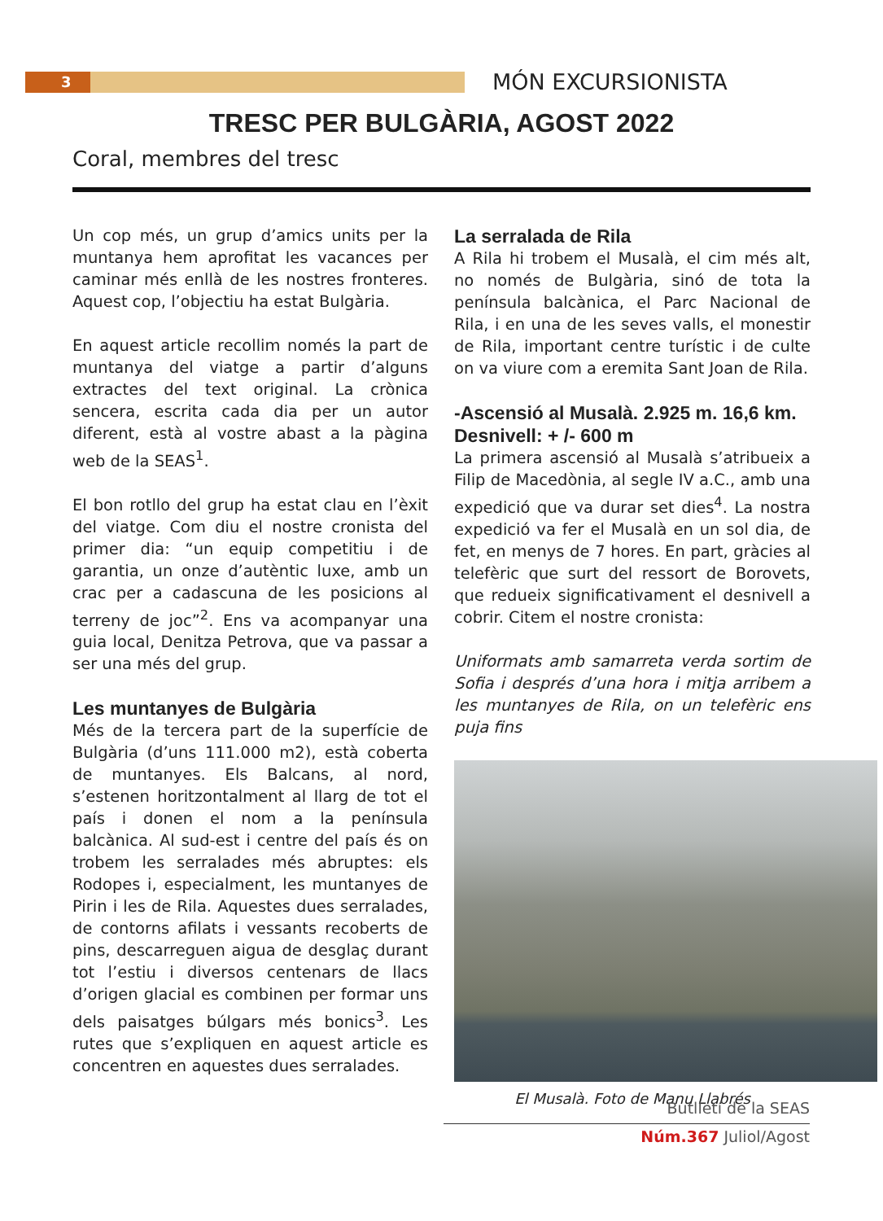3 MÓN EXCURSIONISTA
TRESC PER BULGÀRIA, AGOST 2022
Coral, membres del tresc
Un cop més, un grup d’amics units per la muntanya hem aprofitat les vacances per caminar més enllà de les nostres fronteres. Aquest cop, l’objectiu ha estat Bulgària.
En aquest article recollim només la part de muntanya del viatge a partir d’alguns extractes del text original. La crònica sencera, escrita cada dia per un autor diferent, està al vostre abast a la pàgina web de la SEAS<sup>1</sup>.
El bon rotllo del grup ha estat clau en l’èxit del viatge. Com diu el nostre cronista del primer dia: “un equip competitiu i de garantia, un onze d’autèntic luxe, amb un crac per a cadascuna de les posicions al terreny de joc”<sup>2</sup>. Ens va acompanyar una guia local, Denitza Petrova, que va passar a ser una més del grup.
Les muntanyes de Bulgària
Més de la tercera part de la superfície de Bulgària (d’uns 111.000 m2), està coberta de muntanyes. Els Balcans, al nord, s’estenen horitzontalment al llarg de tot el país i donen el nom a la península balcànica. Al sud-est i centre del país és on trobem les serralades més abruptes: els Rodopes i, especialment, les muntanyes de Pirin i les de Rila. Aquestes dues serralades, de contorns afilats i vessants recoberts de pins, descarreguen aigua de desglaç durant tot l’estiu i diversos centenars de llacs d’origen glacial es combinen per formar uns dels paisatges búlgars més bonics<sup>3</sup>. Les rutes que s’expliquen en aquest article es concentren en aquestes dues serralades.
La serralada de Rila
A Rila hi trobem el Musalà, el cim més alt, no només de Bulgària, sinó de tota la península balcànica, el Parc Nacional de Rila, i en una de les seves valls, el monestir de Rila, important centre turístic i de culte on va viure com a eremita Sant Joan de Rila.
-Ascensió al Musalà. 2.925 m. 16,6 km. Desnivell: + /- 600 m
La primera ascensió al Musalà s’atribueix a Filip de Macedònia, al segle IV a.C., amb una expedició que va durar set dies<sup>4</sup>. La nostra expedició va fer el Musalà en un sol dia, de fet, en menys de 7 hores. En part, gràcies al telefèric que surt del ressort de Borovets, que redueix significativament el desnivell a cobrir. Citem el nostre cronista:
Uniformats amb samarreta verda sortim de Sofia i després d’una hora i mitja arribem a les muntanyes de Rila, on un telefèric ens puja fins
El Musalà. Foto de Manu Llabrés
Butlletí de la SEAS
Núm.367 Juliol/Agost